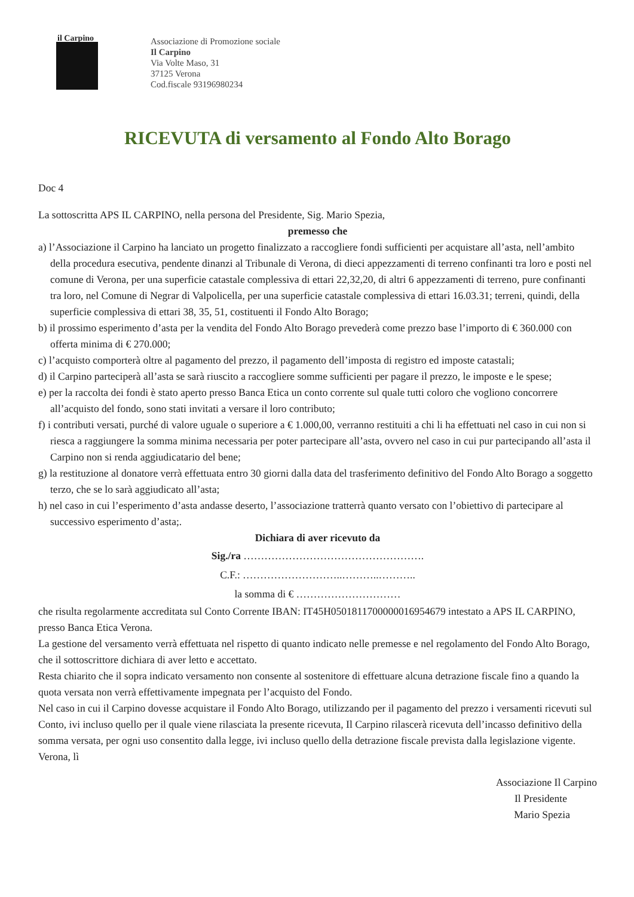il Carpino
Associazione di Promozione sociale
Il Carpino
Via Volte Maso, 31
37125 Verona
Cod.fiscale 93196980234
RICEVUTA di versamento al Fondo Alto Borago
Doc 4
La sottoscritta APS IL CARPINO, nella persona del Presidente, Sig. Mario Spezia,
premesso che
a) l’Associazione il Carpino ha lanciato un progetto finalizzato a raccogliere fondi sufficienti per acquistare all’asta, nell’ambito della procedura esecutiva, pendente dinanzi al Tribunale di Verona, di dieci appezzamenti di terreno confinanti tra loro e posti nel comune di Verona, per una superficie catastale complessiva di ettari 22,32,20, di altri 6 appezzamenti di terreno, pure confinanti tra loro, nel Comune di Negrar di Valpolicella, per una superficie catastale complessiva di ettari 16.03.31; terreni, quindi, della superficie complessiva di ettari 38, 35, 51, costituenti il Fondo Alto Borago;
b) il prossimo esperimento d’asta per la vendita del Fondo Alto Borago prevederà come prezzo base l’importo di € 360.000 con offerta minima di € 270.000;
c) l’acquisto comporterà oltre al pagamento del prezzo, il pagamento dell’imposta di registro ed imposte catastali;
d) il Carpino parteciperà all’asta se sarà riuscito a raccogliere somme sufficienti per pagare il prezzo, le imposte e le spese;
e) per la raccolta dei fondi è stato aperto presso Banca Etica un conto corrente sul quale tutti coloro che vogliono concorrere all’acquisto del fondo, sono stati invitati a versare il loro contributo;
f) i contributi versati, purché di valore uguale o superiore a € 1.000,00, verranno restituiti a chi li ha effettuati nel caso in cui non si riesca a raggiungere la somma minima necessaria per poter partecipare all’asta, ovvero nel caso in cui pur partecipando all’asta il Carpino non si renda aggiudicatario del bene;
g) la restituzione al donatore verrà effettuata entro 30 giorni dalla data del trasferimento definitivo del Fondo Alto Borago a soggetto terzo, che se lo sarà aggiudicato all’asta;
h) nel caso in cui l’esperimento d’asta andasse deserto, l’associazione tratterrà quanto versato con l’obiettivo di partecipare al successivo esperimento d’asta;.
Dichiara di aver ricevuto da
Sig./ra …………………………………………….
C.F.: ………………………..………..………..
la somma di € …………………………
che risulta regolarmente accreditata sul Conto Corrente IBAN: IT45H0501811700000016954679 intestato a APS IL CARPINO, presso Banca Etica Verona.
La gestione del versamento verrà effettuata nel rispetto di quanto indicato nelle premesse e nel regolamento del Fondo Alto Borago, che il sottoscrittore dichiara di aver letto e accettato.
Resta chiarito che il sopra indicato versamento non consente al sostenitore di effettuare alcuna detrazione fiscale fino a quando la quota versata non verrà effettivamente impegnata per l’acquisto del Fondo.
Nel caso in cui il Carpino dovesse acquistare il Fondo Alto Borago, utilizzando per il pagamento del prezzo i versamenti ricevuti sul Conto, ivi incluso quello per il quale viene rilasciata la presente ricevuta, Il Carpino rilascerà ricevuta dell’incasso definitivo della somma versata, per ogni uso consentito dalla legge, ivi incluso quello della detrazione fiscale prevista dalla legislazione vigente.
Verona, lì
Associazione Il Carpino
Il Presidente
Mario Spezia